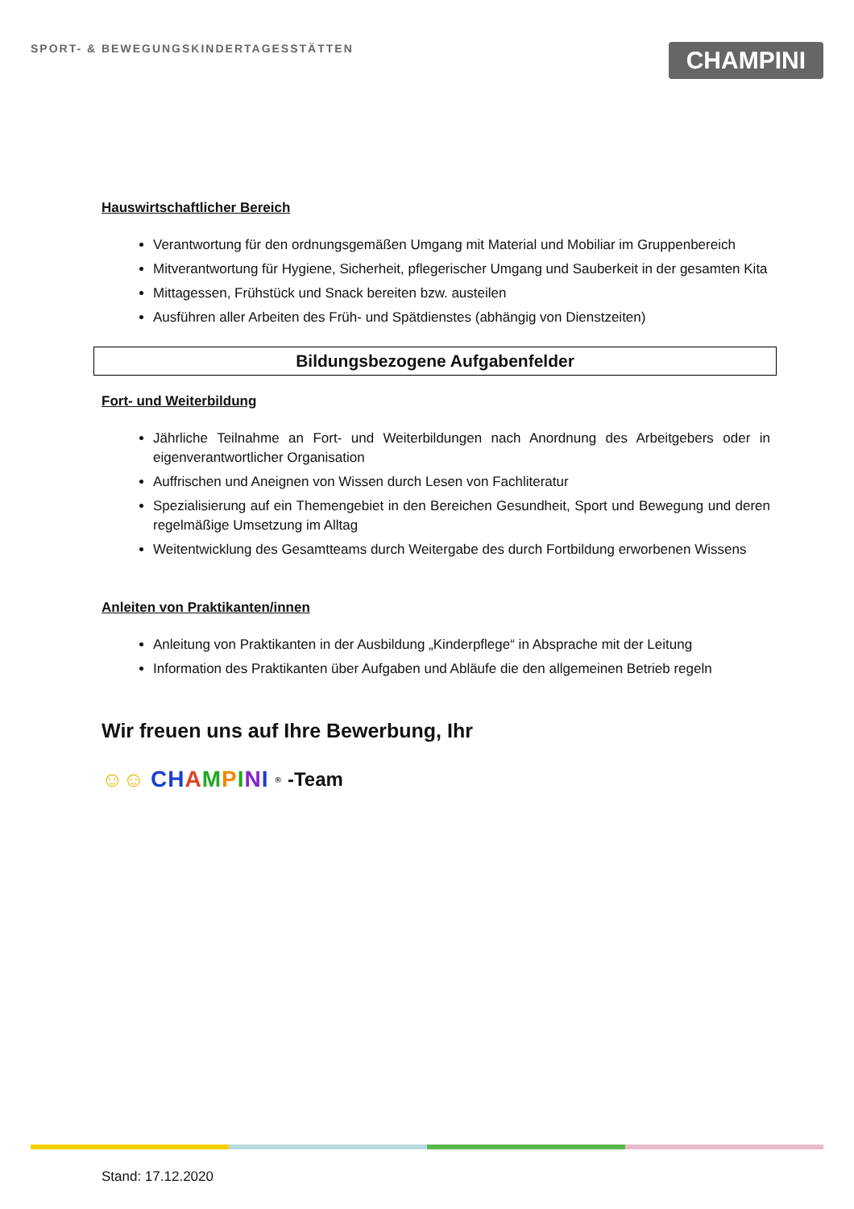SPORT- & BEWEGUNGSKINDERTAGESSTÄTTEN
CHAMPINI
Hauswirtschaftlicher Bereich
Verantwortung für den ordnungsgemäßen Umgang mit Material und Mobiliar im Gruppenbereich
Mitverantwortung für Hygiene, Sicherheit, pflegerischer Umgang und Sauberkeit in der gesamten Kita
Mittagessen, Frühstück und Snack bereiten bzw. austeilen
Ausführen aller Arbeiten des Früh- und Spätdienstes (abhängig von Dienstzeiten)
Bildungsbezogene Aufgabenfelder
Fort- und Weiterbildung
Jährliche Teilnahme an Fort- und Weiterbildungen nach Anordnung des Arbeitgebers oder in eigenverantwortlicher Organisation
Auffrischen und Aneignen von Wissen durch Lesen von Fachliteratur
Spezialisierung auf ein Themengebiet in den Bereichen Gesundheit, Sport und Bewegung und deren regelmäßige Umsetzung im Alltag
Weitentwicklung des Gesamtteams durch Weitergabe des durch Fortbildung erworbenen Wissens
Anleiten von Praktikanten/innen
Anleitung von Praktikanten in der Ausbildung „Kinderpflege“ in Absprache mit der Leitung
Information des Praktikanten über Aufgaben und Abläufe die den allgemeinen Betrieb regeln
Wir freuen uns auf Ihre Bewerbung, Ihr
☺☺ CH AMPINI<sup>®</sup> -Team
Stand: 17.12.2020